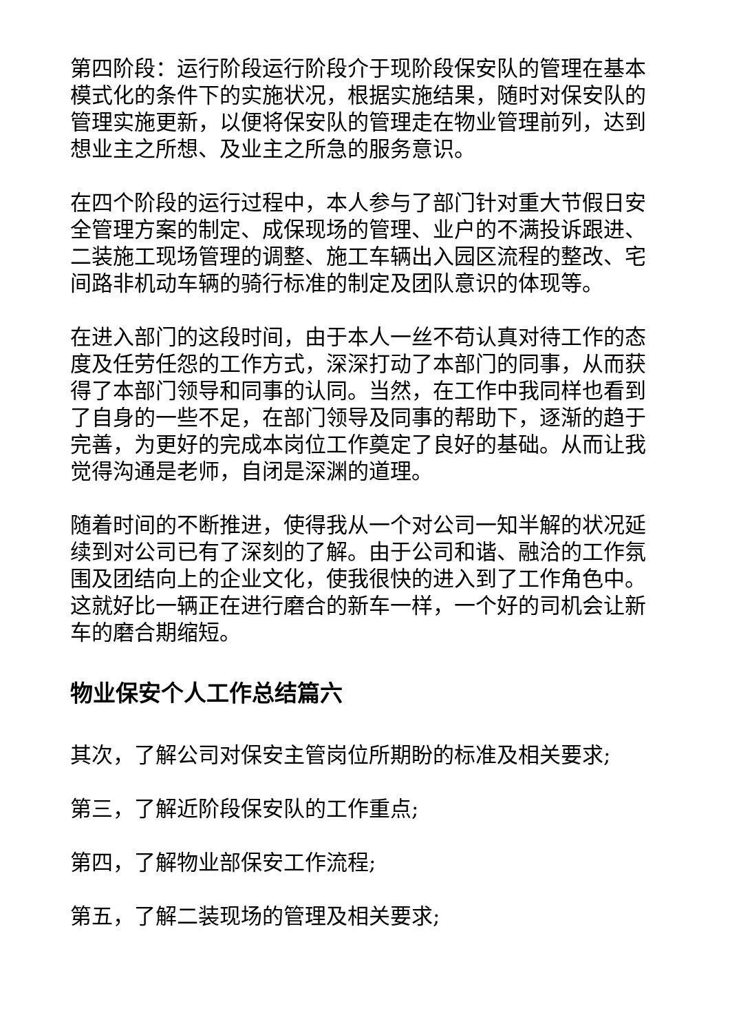第四阶段：运行阶段运行阶段介于现阶段保安队的管理在基本模式化的条件下的实施状况，根据实施结果，随时对保安队的管理实施更新，以便将保安队的管理走在物业管理前列，达到想业主之所想、及业主之所急的服务意识。
在四个阶段的运行过程中，本人参与了部门针对重大节假日安全管理方案的制定、成保现场的管理、业户的不满投诉跟进、二装施工现场管理的调整、施工车辆出入园区流程的整改、宅间路非机动车辆的骑行标准的制定及团队意识的体现等。
在进入部门的这段时间，由于本人一丝不苟认真对待工作的态度及任劳任怨的工作方式，深深打动了本部门的同事，从而获得了本部门领导和同事的认同。当然，在工作中我同样也看到了自身的一些不足，在部门领导及同事的帮助下，逐渐的趋于完善，为更好的完成本岗位工作奠定了良好的基础。从而让我觉得沟通是老师，自闭是深渊的道理。
随着时间的不断推进，使得我从一个对公司一知半解的状况延续到对公司已有了深刻的了解。由于公司和谐、融洽的工作氛围及团结向上的企业文化，使我很快的进入到了工作角色中。这就好比一辆正在进行磨合的新车一样，一个好的司机会让新车的磨合期缩短。
物业保安个人工作总结篇六
其次，了解公司对保安主管岗位所期盼的标准及相关要求;
第三，了解近阶段保安队的工作重点;
第四，了解物业部保安工作流程;
第五，了解二装现场的管理及相关要求;